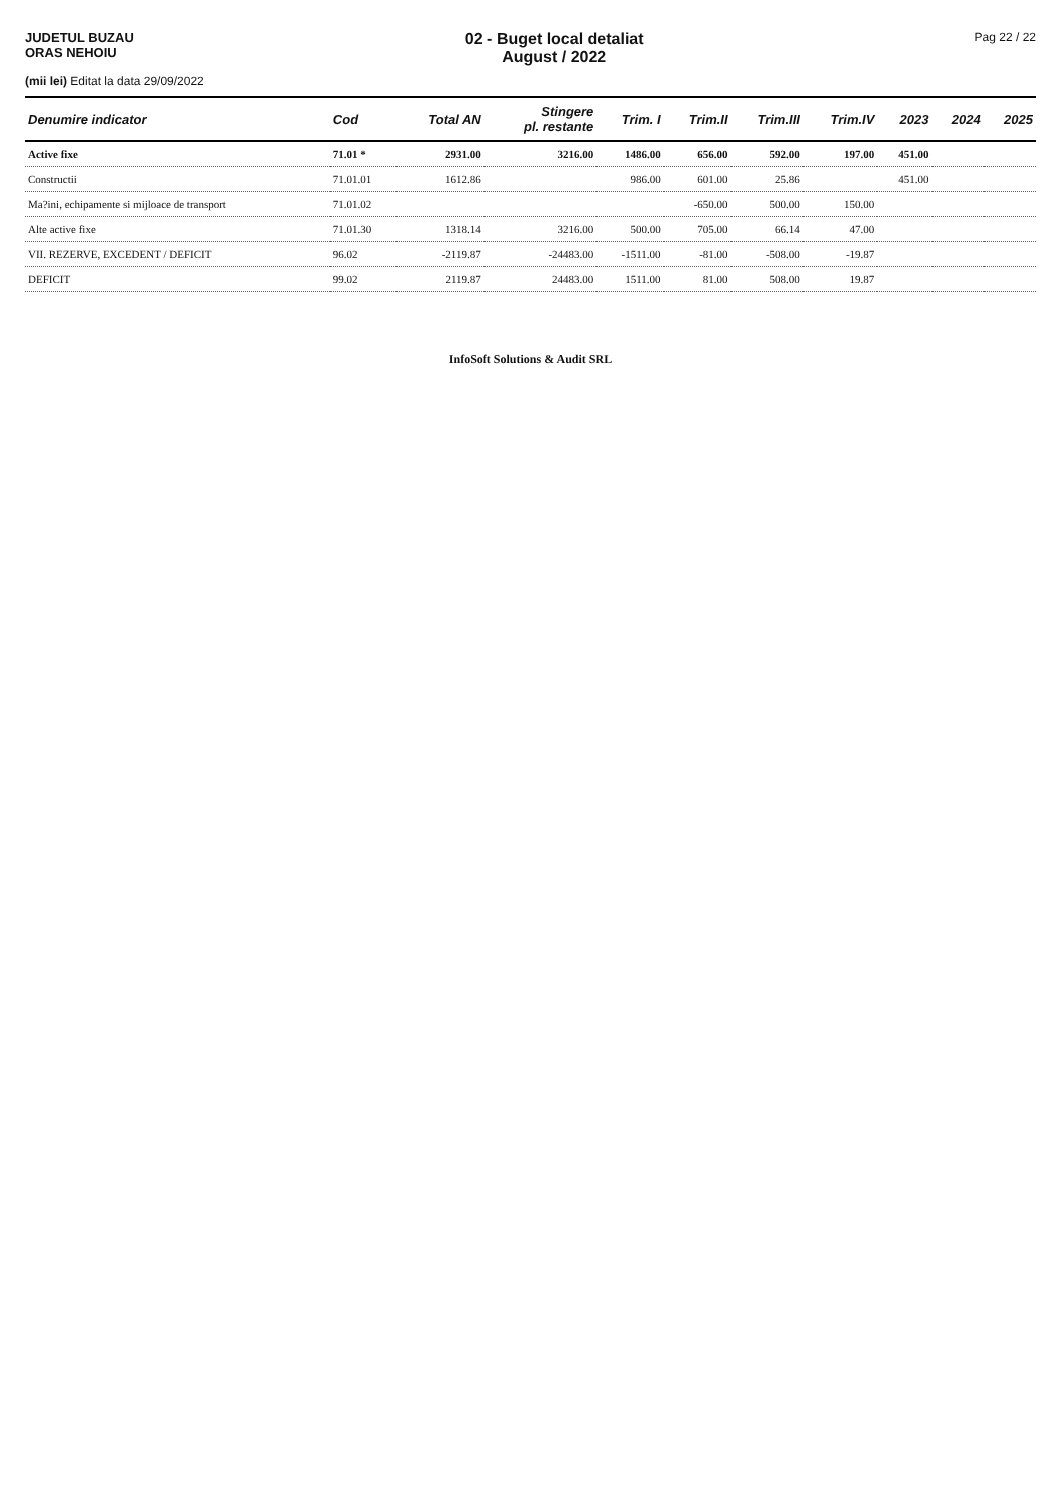JUDETUL BUZAU
ORAS NEHOIU
02 - Buget local detaliat
August / 2022
Pag 22 / 22
(mii lei) Editat la data 29/09/2022
| Denumire indicator | Cod | Total AN | Stingere pl. restante | Trim. I | Trim.II | Trim.III | Trim.IV | 2023 | 2024 | 2025 |
| --- | --- | --- | --- | --- | --- | --- | --- | --- | --- | --- |
| Active fixe | 71.01 * | 2931.00 | 3216.00 | 1486.00 | 656.00 | 592.00 | 197.00 | 451.00 | | |
| Constructii | 71.01.01 | 1612.86 | | 986.00 | 601.00 | 25.86 | | 451.00 | | |
| Ma?ini, echipamente si mijloace de transport | 71.01.02 | | | | -650.00 | 500.00 | 150.00 | | | |
| Alte active fixe | 71.01.30 | 1318.14 | 3216.00 | 500.00 | 705.00 | 66.14 | 47.00 | | | |
| VII. REZERVE, EXCEDENT / DEFICIT | 96.02 | -2119.87 | -24483.00 | -1511.00 | -81.00 | -508.00 | -19.87 | | | |
| DEFICIT | 99.02 | 2119.87 | 24483.00 | 1511.00 | 81.00 | 508.00 | 19.87 | | | |
InfoSoft Solutions & Audit SRL